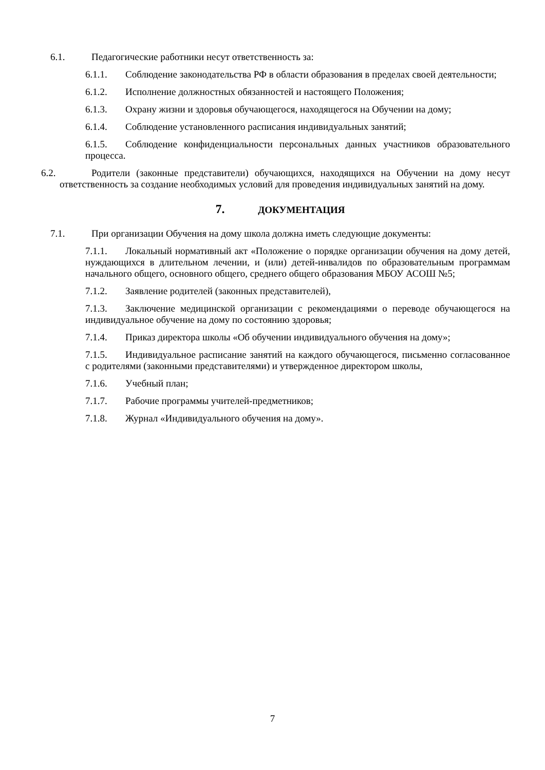6.1. Педагогические работники несут ответственность за:
6.1.1. Соблюдение законодательства РФ в области образования в пределах своей деятельности;
6.1.2. Исполнение должностных обязанностей и настоящего Положения;
6.1.3. Охрану жизни и здоровья обучающегося, находящегося на Обучении на дому;
6.1.4. Соблюдение установленного расписания индивидуальных занятий;
6.1.5. Соблюдение конфиденциальности персональных данных участников образовательного процесса.
6.2. Родители (законные представители) обучающихся, находящихся на Обучении на дому несут ответственность за создание необходимых условий для проведения индивидуальных занятий на дому.
7. ДОКУМЕНТАЦИЯ
7.1. При организации Обучения на дому школа должна иметь следующие документы:
7.1.1. Локальный нормативный акт «Положение о порядке организации обучения на дому детей, нуждающихся в длительном лечении, и (или) детей-инвалидов по образовательным программам начального общего, основного общего, среднего общего образования МБОУ АСОШ №5;
7.1.2. Заявление родителей (законных представителей),
7.1.3. Заключение медицинской организации с рекомендациями о переводе обучающегося на индивидуальное обучение на дому по состоянию здоровья;
7.1.4. Приказ директора школы «Об обучении индивидуального обучения на дому»;
7.1.5. Индивидуальное расписание занятий на каждого обучающегося, письменно согласованное с родителями (законными представителями) и утвержденное директором школы,
7.1.6. Учебный план;
7.1.7. Рабочие программы учителей-предметников;
7.1.8. Журнал «Индивидуального обучения на дому».
7